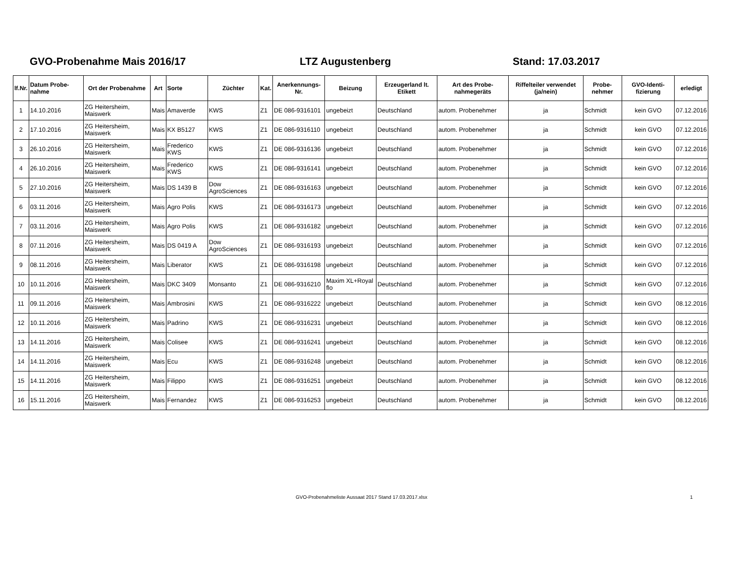GVO-Probenahme Mais 2016/17 LTZ Augustenberg Stand: 17.03.2017
| lf.Nr. | Datum Probe-nahme | Ort der Probenahme | Art | Sorte | Züchter | Kat. | Anerkennungs-Nr. | Beizung | Erzeugerland lt. Etikett | Art des Probe-nahmegeräts | Riffelteiler verwendet (ja/nein) | Probe-nehmer | GVO-Identi-fizierung | erledigt |
| --- | --- | --- | --- | --- | --- | --- | --- | --- | --- | --- | --- | --- | --- | --- |
| 1 | 14.10.2016 | ZG Heitersheim, Maiswerk | Mais | Amaverde | KWS | Z1 | DE 086-9316101 | ungebeizt | Deutschland | autom. Probenehmer | ja | Schmidt | kein GVO | 07.12.2016 |
| 2 | 17.10.2016 | ZG Heitersheim, Maiswerk | Mais | KX B5127 | KWS | Z1 | DE 086-9316110 | ungebeizt | Deutschland | autom. Probenehmer | ja | Schmidt | kein GVO | 07.12.2016 |
| 3 | 26.10.2016 | ZG Heitersheim, Maiswerk | Mais | Frederico KWS | KWS | Z1 | DE 086-9316136 | ungebeizt | Deutschland | autom. Probenehmer | ja | Schmidt | kein GVO | 07.12.2016 |
| 4 | 26.10.2016 | ZG Heitersheim, Maiswerk | Mais | Frederico KWS | KWS | Z1 | DE 086-9316141 | ungebeizt | Deutschland | autom. Probenehmer | ja | Schmidt | kein GVO | 07.12.2016 |
| 5 | 27.10.2016 | ZG Heitersheim, Maiswerk | Mais | DS 1439 B | Dow AgroSciences | Z1 | DE 086-9316163 | ungebeizt | Deutschland | autom. Probenehmer | ja | Schmidt | kein GVO | 07.12.2016 |
| 6 | 03.11.2016 | ZG Heitersheim, Maiswerk | Mais | Agro Polis | KWS | Z1 | DE 086-9316173 | ungebeizt | Deutschland | autom. Probenehmer | ja | Schmidt | kein GVO | 07.12.2016 |
| 7 | 03.11.2016 | ZG Heitersheim, Maiswerk | Mais | Agro Polis | KWS | Z1 | DE 086-9316182 | ungebeizt | Deutschland | autom. Probenehmer | ja | Schmidt | kein GVO | 07.12.2016 |
| 8 | 07.11.2016 | ZG Heitersheim, Maiswerk | Mais | DS 0419 A | Dow AgroSciences | Z1 | DE 086-9316193 | ungebeizt | Deutschland | autom. Probenehmer | ja | Schmidt | kein GVO | 07.12.2016 |
| 9 | 08.11.2016 | ZG Heitersheim, Maiswerk | Mais | Liberator | KWS | Z1 | DE 086-9316198 | ungebeizt | Deutschland | autom. Probenehmer | ja | Schmidt | kein GVO | 07.12.2016 |
| 10 | 10.11.2016 | ZG Heitersheim, Maiswerk | Mais | DKC 3409 | Monsanto | Z1 | DE 086-9316210 | Maxim XL+Royal flo | Deutschland | autom. Probenehmer | ja | Schmidt | kein GVO | 07.12.2016 |
| 11 | 09.11.2016 | ZG Heitersheim, Maiswerk | Mais | Ambrosini | KWS | Z1 | DE 086-9316222 | ungebeizt | Deutschland | autom. Probenehmer | ja | Schmidt | kein GVO | 08.12.2016 |
| 12 | 10.11.2016 | ZG Heitersheim, Maiswerk | Mais | Padrino | KWS | Z1 | DE 086-9316231 | ungebeizt | Deutschland | autom. Probenehmer | ja | Schmidt | kein GVO | 08.12.2016 |
| 13 | 14.11.2016 | ZG Heitersheim, Maiswerk | Mais | Colisee | KWS | Z1 | DE 086-9316241 | ungebeizt | Deutschland | autom. Probenehmer | ja | Schmidt | kein GVO | 08.12.2016 |
| 14 | 14.11.2016 | ZG Heitersheim, Maiswerk | Mais | Ecu | KWS | Z1 | DE 086-9316248 | ungebeizt | Deutschland | autom. Probenehmer | ja | Schmidt | kein GVO | 08.12.2016 |
| 15 | 14.11.2016 | ZG Heitersheim, Maiswerk | Mais | Filippo | KWS | Z1 | DE 086-9316251 | ungebeizt | Deutschland | autom. Probenehmer | ja | Schmidt | kein GVO | 08.12.2016 |
| 16 | 15.11.2016 | ZG Heitersheim, Maiswerk | Mais | Fernandez | KWS | Z1 | DE 086-9316253 | ungebeizt | Deutschland | autom. Probenehmer | ja | Schmidt | kein GVO | 08.12.2016 |
GVO-Probenahmeliste Aussaat 2017 Stand 17.03.2017.xlsx 1